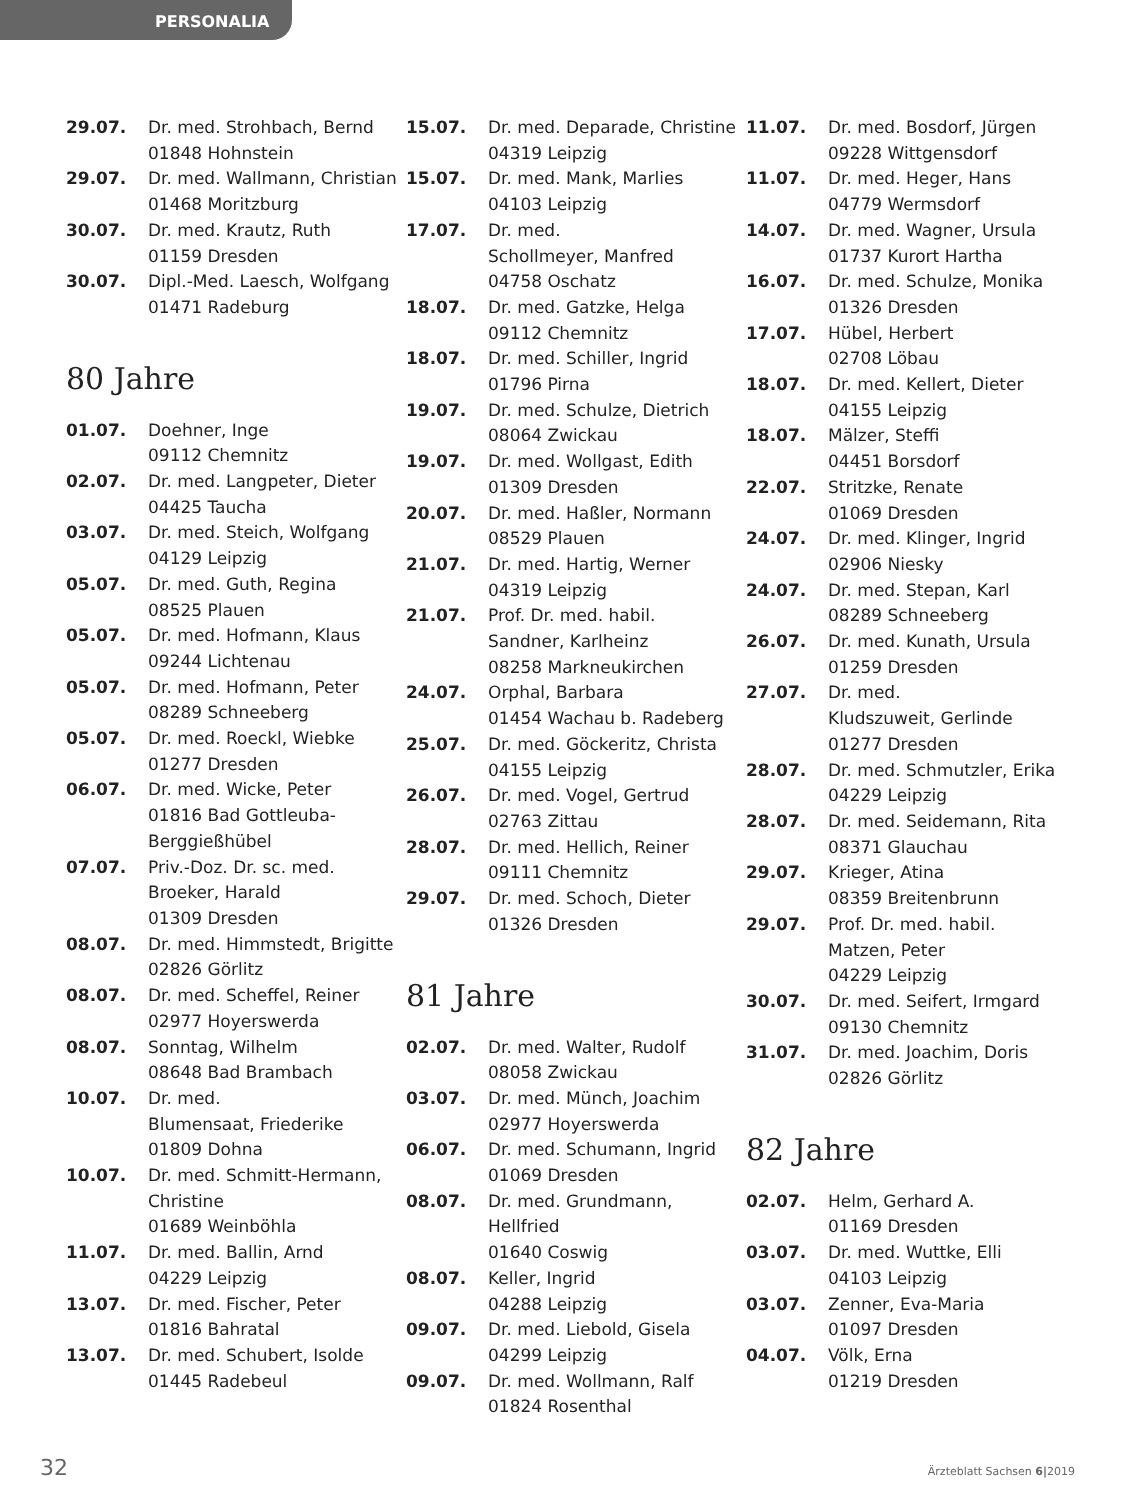PERSONALIA
29.07. Dr. med. Strohbach, Bernd
01848 Hohnstein
29.07. Dr. med. Wallmann, Christian
01468 Moritzburg
30.07. Dr. med. Krautz, Ruth
01159 Dresden
30.07. Dipl.-Med. Laesch, Wolfgang
01471 Radeburg
80 Jahre
01.07. Doehner, Inge
09112 Chemnitz
02.07. Dr. med. Langpeter, Dieter
04425 Taucha
03.07. Dr. med. Steich, Wolfgang
04129 Leipzig
05.07. Dr. med. Guth, Regina
08525 Plauen
05.07. Dr. med. Hofmann, Klaus
09244 Lichtenau
05.07. Dr. med. Hofmann, Peter
08289 Schneeberg
05.07. Dr. med. Roeckl, Wiebke
01277 Dresden
06.07. Dr. med. Wicke, Peter
01816 Bad Gottleuba-
Berggießhübel
07.07. Priv.-Doz. Dr. sc. med.
Broeker, Harald
01309 Dresden
08.07. Dr. med. Himmstedt, Brigitte
02826 Görlitz
08.07. Dr. med. Scheffel, Reiner
02977 Hoyerswerda
08.07. Sonntag, Wilhelm
08648 Bad Brambach
10.07. Dr. med.
Blumensaat, Friederike
01809 Dohna
10.07. Dr. med. Schmitt-Hermann,
Christine
01689 Weinböhla
11.07. Dr. med. Ballin, Arnd
04229 Leipzig
13.07. Dr. med. Fischer, Peter
01816 Bahratal
13.07. Dr. med. Schubert, Isolde
01445 Radebeul
15.07. Dr. med. Deparade, Christine
04319 Leipzig
15.07. Dr. med. Mank, Marlies
04103 Leipzig
17.07. Dr. med.
Schollmeyer, Manfred
04758 Oschatz
18.07. Dr. med. Gatzke, Helga
09112 Chemnitz
18.07. Dr. med. Schiller, Ingrid
01796 Pirna
19.07. Dr. med. Schulze, Dietrich
08064 Zwickau
19.07. Dr. med. Wollgast, Edith
01309 Dresden
20.07. Dr. med. Haßler, Normann
08529 Plauen
21.07. Dr. med. Hartig, Werner
04319 Leipzig
21.07. Prof. Dr. med. habil.
Sandner, Karlheinz
08258 Markneukirchen
24.07. Orphal, Barbara
01454 Wachau b. Radeberg
25.07. Dr. med. Göckeritz, Christa
04155 Leipzig
26.07. Dr. med. Vogel, Gertrud
02763 Zittau
28.07. Dr. med. Hellich, Reiner
09111 Chemnitz
29.07. Dr. med. Schoch, Dieter
01326 Dresden
81 Jahre
02.07. Dr. med. Walter, Rudolf
08058 Zwickau
03.07. Dr. med. Münch, Joachim
02977 Hoyerswerda
06.07. Dr. med. Schumann, Ingrid
01069 Dresden
08.07. Dr. med. Grundmann, Hellfried
01640 Coswig
08.07. Keller, Ingrid
04288 Leipzig
09.07. Dr. med. Liebold, Gisela
04299 Leipzig
09.07. Dr. med. Wollmann, Ralf
01824 Rosenthal
11.07. Dr. med. Bosdorf, Jürgen
09228 Wittgensdorf
11.07. Dr. med. Heger, Hans
04779 Wermsdorf
14.07. Dr. med. Wagner, Ursula
01737 Kurort Hartha
16.07. Dr. med. Schulze, Monika
01326 Dresden
17.07. Hübel, Herbert
02708 Löbau
18.07. Dr. med. Kellert, Dieter
04155 Leipzig
18.07. Mälzer, Steffi
04451 Borsdorf
22.07. Stritzke, Renate
01069 Dresden
24.07. Dr. med. Klinger, Ingrid
02906 Niesky
24.07. Dr. med. Stepan, Karl
08289 Schneeberg
26.07. Dr. med. Kunath, Ursula
01259 Dresden
27.07. Dr. med.
Kludszuweit, Gerlinde
01277 Dresden
28.07. Dr. med. Schmutzler, Erika
04229 Leipzig
28.07. Dr. med. Seidemann, Rita
08371 Glauchau
29.07. Krieger, Atina
08359 Breitenbrunn
29.07. Prof. Dr. med. habil.
Matzen, Peter
04229 Leipzig
30.07. Dr. med. Seifert, Irmgard
09130 Chemnitz
31.07. Dr. med. Joachim, Doris
02826 Görlitz
82 Jahre
02.07. Helm, Gerhard A.
01169 Dresden
03.07. Dr. med. Wuttke, Elli
04103 Leipzig
03.07. Zenner, Eva-Maria
01097 Dresden
04.07. Völk, Erna
01219 Dresden
32 Ärzteblatt Sachsen 6|2019